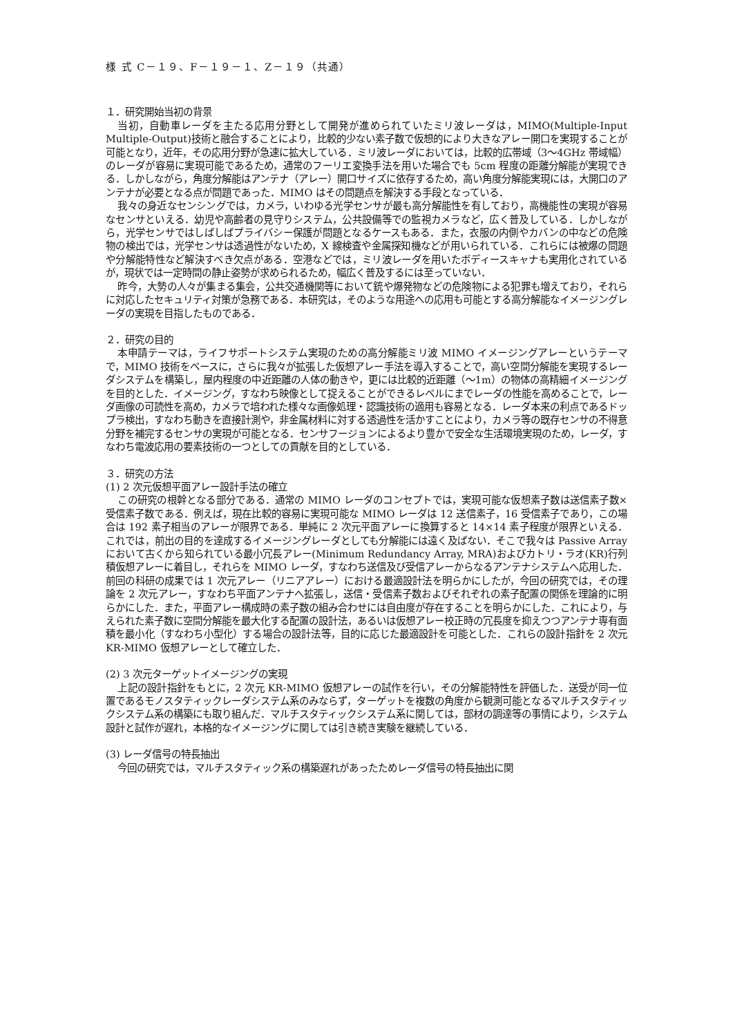様 式 C－１９、F－１９－１、Z－１９（共通）
１．研究開始当初の背景
当初，自動車レーダを主たる応用分野として開発が進められていたミリ波レーダは，MIMO(Multiple-Input Multiple-Output)技術と融合することにより，比較的少ない素子数で仮想的により大きなアレー開口を実現することが可能となり，近年，その応用分野が急速に拡大している．ミリ波レーダにおいては，比較的広帯域（3～4GHz 帯域幅）のレーダが容易に実現可能であるため，通常のフーリエ変換手法を用いた場合でも 5cm 程度の距離分解能が実現できる．しかしながら，角度分解能はアンテナ（アレー）開口サイズに依存するため，高い角度分解能実現には，大開口のアンテナが必要となる点が問題であった．MIMO はその問題点を解決する手段となっている．
我々の身近なセンシングでは，カメラ，いわゆる光学センサが最も高分解能性を有しており，高機能性の実現が容易なセンサといえる．幼児や高齢者の見守りシステム，公共設備等での監視カメラなど，広く普及している．しかしながら，光学センサではしばしばプライバシー保護が問題となるケースもある．また，衣服の内側やカバンの中などの危険物の検出では，光学センサは透過性がないため，X 線検査や金属探知機などが用いられている．これらには被爆の問題や分解能特性など解決すべき欠点がある．空港などでは，ミリ波レーダを用いたボディースキャナも実用化されているが，現状では一定時間の静止姿勢が求められるため，幅広く普及するには至っていない．
昨今，大勢の人々が集まる集会，公共交通機関等において銃や爆発物などの危険物による犯罪も増えており，それらに対応したセキュリティ対策が急務である．本研究は，そのような用途への応用も可能とする高分解能なイメージングレーダの実現を目指したものである．
２．研究の目的
本申請テーマは，ライフサポートシステム実現のための高分解能ミリ波 MIMO イメージングアレーというテーマで，MIMO 技術をベースに，さらに我々が拡張した仮想アレー手法を導入することで，高い空間分解能を実現するレーダシステムを構築し，屋内程度の中近距離の人体の動きや，更には比較的近距離（～1m）の物体の高精細イメージングを目的とした．イメージング，すなわち映像として捉えることができるレベルにまでレーダの性能を高めることで，レーダ画像の可読性を高め，カメラで培われた様々な画像処理・認識技術の適用も容易となる．レーダ本来の利点であるドップラ検出，すなわち動きを直接計測や，非金属材料に対する透過性を活かすことにより，カメラ等の既存センサの不得意分野を補完するセンサの実現が可能となる．センサフージョンによるより豊かで安全な生活環境実現のため，レーダ，すなわち電波応用の要素技術の一つとしての貢献を目的としている．
３．研究の方法
(1) 2 次元仮想平面アレー設計手法の確立
この研究の根幹となる部分である．通常の MIMO レーダのコンセプトでは，実現可能な仮想素子数は送信素子数×受信素子数である．例えば，現在比較的容易に実現可能な MIMO レーダは 12 送信素子，16 受信素子であり，この場合は 192 素子相当のアレーが限界である．単純に 2 次元平面アレーに換算すると 14×14 素子程度が限界といえる．これでは，前出の目的を達成するイメージングレーダとしても分解能には遠く及ばない．そこで我々は Passive Array において古くから知られている最小冗長アレー(Minimum Redundancy Array, MRA)およびカトリ・ラオ(KR)行列積仮想アレーに着目し，それらを MIMO レーダ，すなわち送信及び受信アレーからなるアンテナシステムへ応用した．前回の科研の成果では 1 次元アレー（リニアアレー）における最適設計法を明らかにしたが，今回の研究では，その理論を 2 次元アレー，すなわち平面アンテナへ拡張し，送信・受信素子数およびそれぞれの素子配置の関係を理論的に明らかにした．また，平面アレー構成時の素子数の組み合わせには自由度が存在することを明らかにした．これにより，与えられた素子数に空間分解能を最大化する配置の設計法，あるいは仮想アレー校正時の冗長度を抑えつつアンテナ専有面積を最小化（すなわち小型化）する場合の設計法等，目的に応じた最適設計を可能とした．これらの設計指針を 2 次元 KR-MIMO 仮想アレーとして確立した．
(2) 3 次元ターゲットイメージングの実現
上記の設計指針をもとに，2 次元 KR-MIMO 仮想アレーの試作を行い，その分解能特性を評価した．送受が同一位置であるモノスタティックレーダシステム系のみならず，ターゲットを複数の角度から観測可能となるマルチスタティックシステム系の構築にも取り組んだ．マルチスタティックシステム系に関しては，部材の調達等の事情により，システム設計と試作が遅れ，本格的なイメージングに関しては引き続き実験を継続している．
(3) レーダ信号の特長抽出
今回の研究では，マルチスタティック系の構築遅れがあったためレーダ信号の特長抽出に関